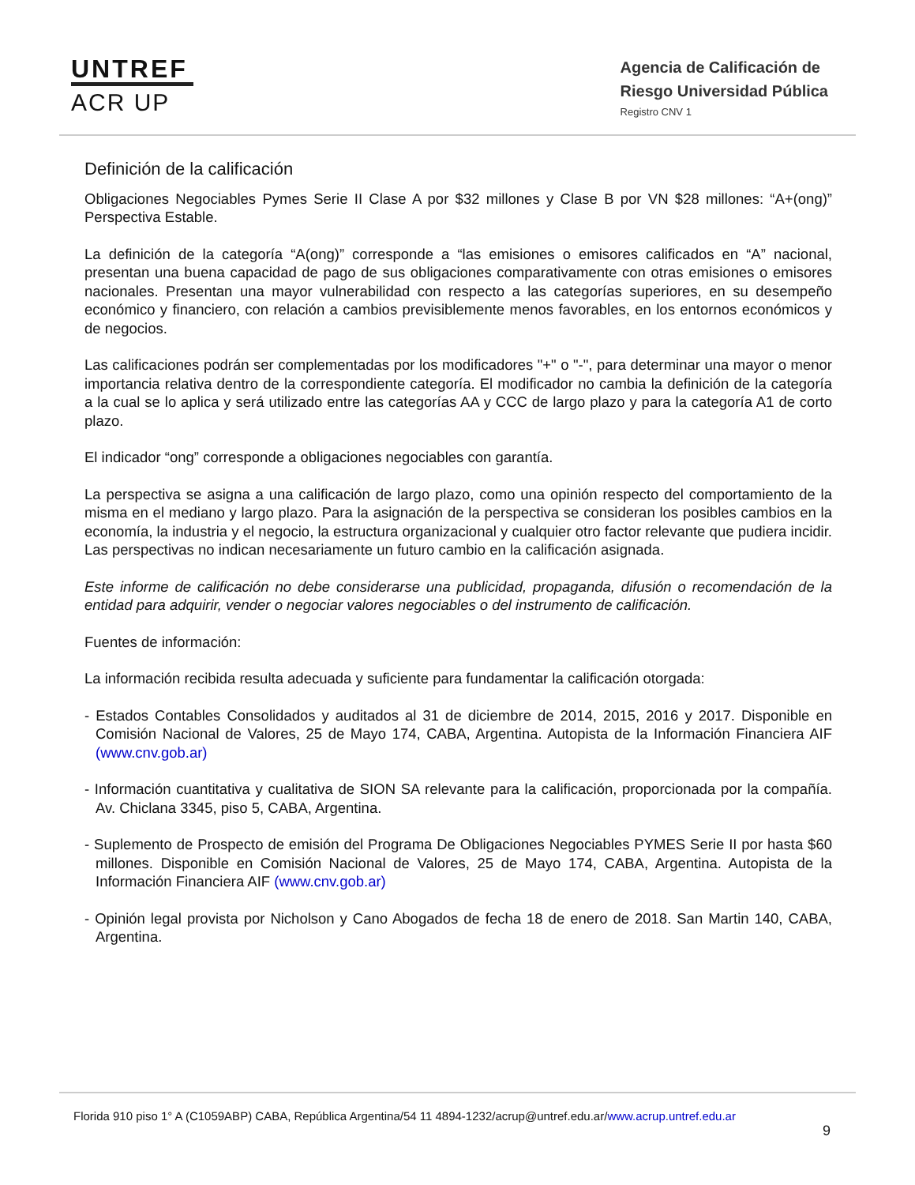UNTREF
ACR UP
Agencia de Calificación de
Riesgo Universidad Pública
Registro CNV 1
Definición de la calificación
Obligaciones Negociables Pymes Serie II Clase A por $32 millones y Clase B por VN $28 millones: “A+(ong)” Perspectiva Estable.
La definición de la categoría “A(ong)” corresponde a “las emisiones o emisores calificados en “A” nacional, presentan una buena capacidad de pago de sus obligaciones comparativamente con otras emisiones o emisores nacionales. Presentan una mayor vulnerabilidad con respecto a las categorías superiores, en su desempeño económico y financiero, con relación a cambios previsiblemente menos favorables, en los entornos económicos y de negocios.
Las calificaciones podrán ser complementadas por los modificadores "+" o "-", para determinar una mayor o menor importancia relativa dentro de la correspondiente categoría. El modificador no cambia la definición de la categoría a la cual se lo aplica y será utilizado entre las categorías AA y CCC de largo plazo y para la categoría A1 de corto plazo.
El indicador “ong” corresponde a obligaciones negociables con garantía.
La perspectiva se asigna a una calificación de largo plazo, como una opinión respecto del comportamiento de la misma en el mediano y largo plazo. Para la asignación de la perspectiva se consideran los posibles cambios en la economía, la industria y el negocio, la estructura organizacional y cualquier otro factor relevante que pudiera incidir. Las perspectivas no indican necesariamente un futuro cambio en la calificación asignada.
Este informe de calificación no debe considerarse una publicidad, propaganda, difusión o recomendación de la entidad para adquirir, vender o negociar valores negociables o del instrumento de calificación.
Fuentes de información:
La información recibida resulta adecuada y suficiente para fundamentar la calificación otorgada:
- Estados Contables Consolidados y auditados al 31 de diciembre de 2014, 2015, 2016 y 2017. Disponible en Comisión Nacional de Valores, 25 de Mayo 174, CABA, Argentina. Autopista de la Información Financiera AIF (www.cnv.gob.ar)
- Información cuantitativa y cualitativa de SION SA relevante para la calificación, proporcionada por la compañía. Av. Chiclana 3345, piso 5, CABA, Argentina.
- Suplemento de Prospecto de emisión del Programa De Obligaciones Negociables PYMES Serie II por hasta $60 millones. Disponible en Comisión Nacional de Valores, 25 de Mayo 174, CABA, Argentina. Autopista de la Información Financiera AIF (www.cnv.gob.ar)
- Opinión legal provista por Nicholson y Cano Abogados de fecha 18 de enero de 2018. San Martin 140, CABA, Argentina.
Florida 910 piso 1° A (C1059ABP) CABA, República Argentina/54 11 4894-1232/acrup@untref.edu.ar/www.acrup.untref.edu.ar
9